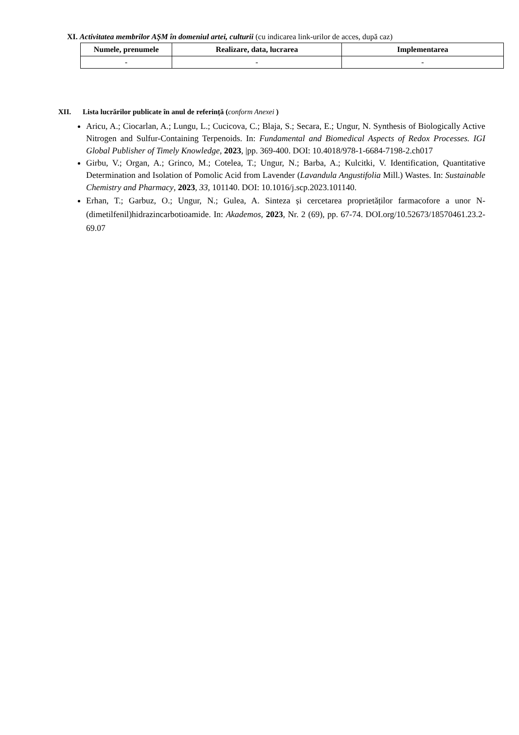XI. Activitatea membrilor AȘM în domeniul artei, culturii (cu indicarea link-urilor de acces, după caz)
| Numele, prenumele | Realizare, data, lucrarea | Implementarea |
| --- | --- | --- |
| - | - | - |
XII. Lista lucrărilor publicate în anul de referință (conform Anexei )
Aricu, A.; Ciocarlan, A.; Lungu, L.; Cucicova, C.; Blaja, S.; Secara, E.; Ungur, N. Synthesis of Biologically Active Nitrogen and Sulfur-Containing Terpenoids. In: Fundamental and Biomedical Aspects of Redox Processes. IGI Global Publisher of Timely Knowledge, 2023, |pp. 369-400. DOI: 10.4018/978-1-6684-7198-2.ch017
Girbu, V.; Organ, A.; Grinco, M.; Cotelea, T.; Ungur, N.; Barba, A.; Kulcitki, V. Identification, Quantitative Determination and Isolation of Pomolic Acid from Lavender (Lavandula Angustifolia Mill.) Wastes. In: Sustainable Chemistry and Pharmacy, 2023, 33, 101140. DOI: 10.1016/j.scp.2023.101140.
Erhan, T.; Garbuz, O.; Ungur, N.; Gulea, A. Sinteza și cercetarea proprietăților farmacofore a unor N-(dimetilfenil)hidrazincarbotioamide. In: Akademos, 2023, Nr. 2 (69), pp. 67-74. DOI.org/10.52673/18570461.23.2-69.07